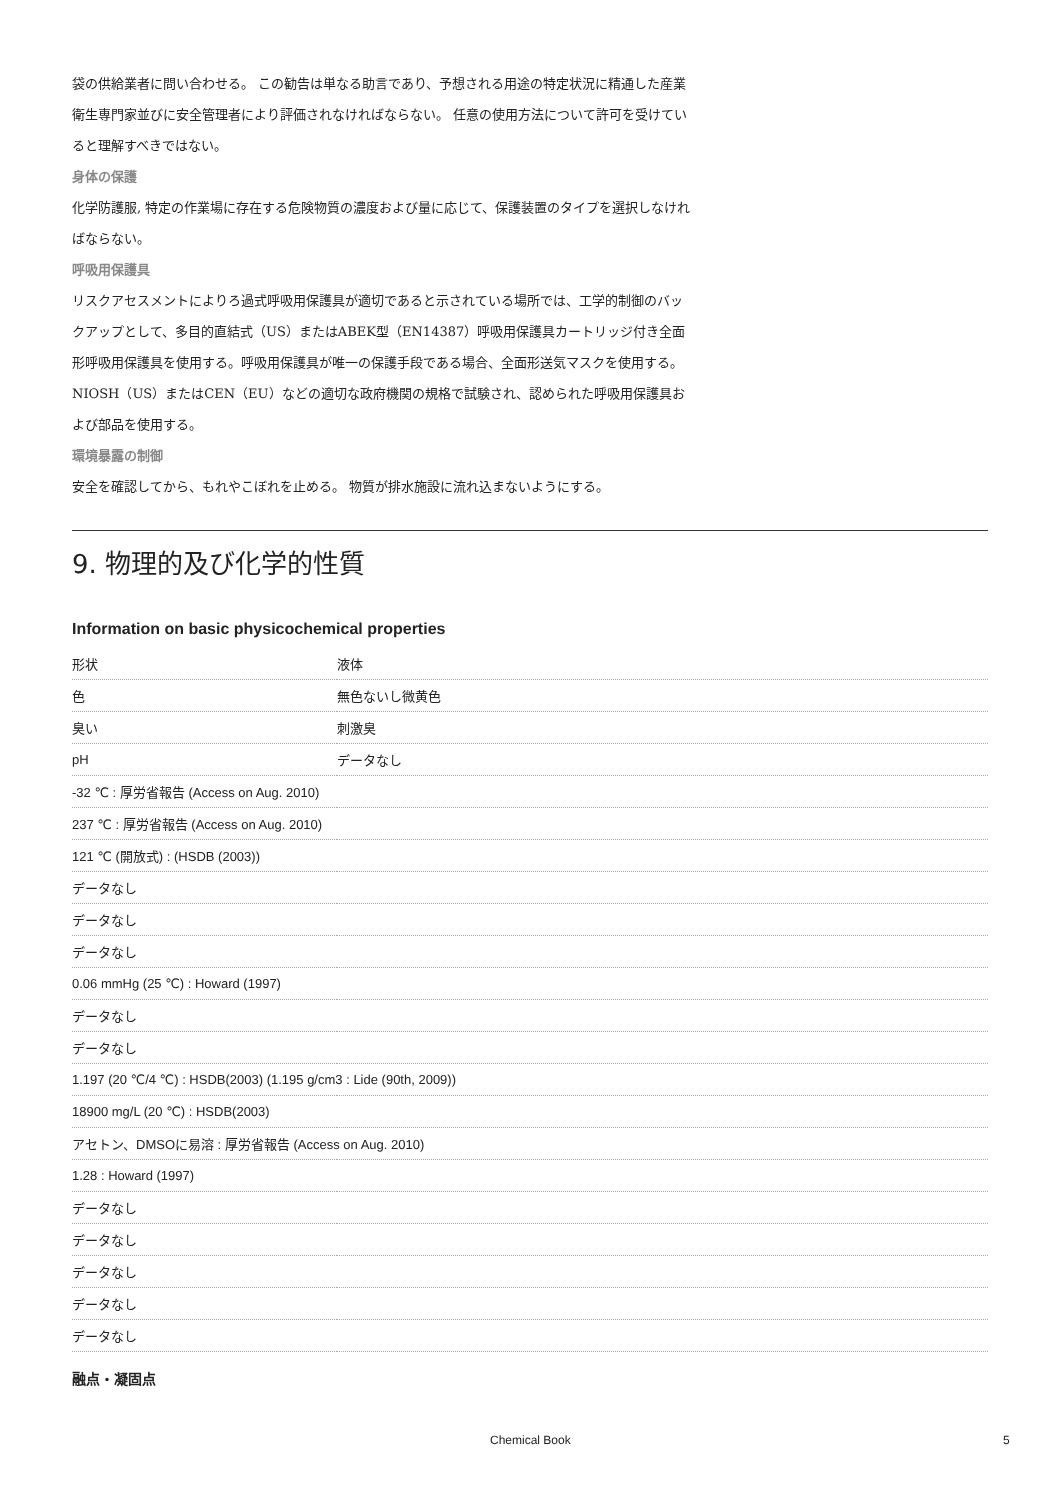袋の供給業者に問い合わせる。 この勧告は単なる助言であり、予想される用途の特定状況に精通した産業衛生専門家並びに安全管理者により評価されなければならない。 任意の使用方法について許可を受けていると理解すべきではない。
身体の保護
化学防護服, 特定の作業場に存在する危険物質の濃度および量に応じて、保護装置のタイプを選択しなければならない。
呼吸用保護具
リスクアセスメントによりろ過式呼吸用保護具が適切であると示されている場所では、工学的制御のバックアップとして、多目的直結式（US）またはABEK型（EN14387）呼吸用保護具カートリッジ付き全面形呼吸用保護具を使用する。呼吸用保護具が唯一の保護手段である場合、全面形送気マスクを使用する。 NIOSH（US）またはCEN（EU）などの適切な政府機関の規格で試験され、認められた呼吸用保護具および部品を使用する。
環境暴露の制御
安全を確認してから、もれやこぼれを止める。 物質が排水施設に流れ込まないようにする。
9. 物理的及び化学的性質
Information on basic physicochemical properties
| 形状 | 液体 |
| 色 | 無色ないし微黄色 |
| 臭い | 刺激臭 |
| pH | データなし |
| -32 ℃ : 厚労省報告 (Access on Aug. 2010) | |
| 237 ℃ : 厚労省報告 (Access on Aug. 2010) | |
| 121 ℃ (開放式) : (HSDB (2003)) | |
| データなし | |
| データなし | |
| データなし | |
| 0.06 mmHg (25 ℃) : Howard (1997) | |
| データなし | |
| データなし | |
| 1.197 (20 ℃/4 ℃) : HSDB(2003) (1.195 g/cm3 : Lide (90th, 2009)) | |
| 18900 mg/L (20 ℃) : HSDB(2003) | |
| アセトン、DMSOに易溶 : 厚労省報告 (Access on Aug. 2010) | |
| 1.28 : Howard (1997) | |
| データなし | |
| データなし | |
| データなし | |
| データなし | |
| データなし | |
融点・凝固点
Chemical Book 5